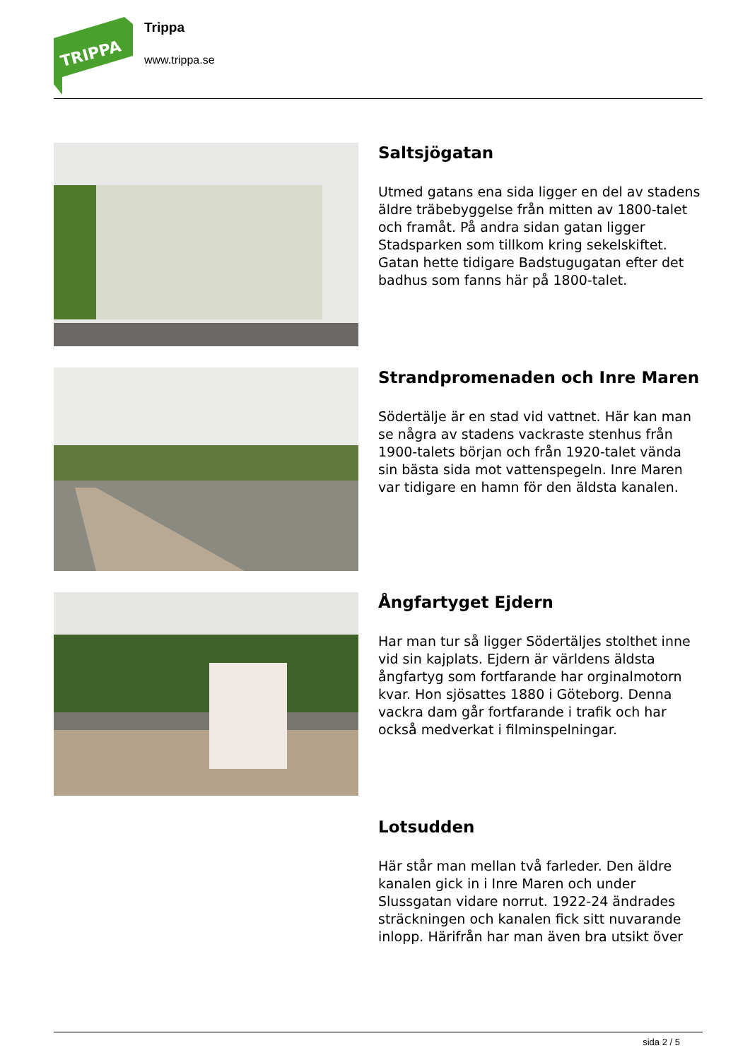TRIPPA
Trippa
www.trippa.se
Saltsjögatan
Utmed gatans ena sida ligger en del av stadens äldre träbebyggelse från mitten av 1800-talet och framåt. På andra sidan gatan ligger Stadsparken som tillkom kring sekelskiftet. Gatan hette tidigare Badstugugatan efter det badhus som fanns här på 1800-talet.
Strandpromenaden och Inre Maren
Södertälje är en stad vid vattnet. Här kan man se några av stadens vackraste stenhus från 1900-talets början och från 1920-talet vända sin bästa sida mot vattenspegeln. Inre Maren var tidigare en hamn för den äldsta kanalen.
Ångfartyget Ejdern
Har man tur så ligger Södertäljes stolthet inne vid sin kajplats. Ejdern är världens äldsta ångfartyg som fortfarande har orginalmotorn kvar. Hon sjösattes 1880 i Göteborg. Denna vackra dam går fortfarande i trafik och har också medverkat i filminspelningar.
Lotsudden
Här står man mellan två farleder. Den äldre kanalen gick in i Inre Maren och under Slussgatan vidare norrut. 1922-24 ändrades sträckningen och kanalen fick sitt nuvarande inlopp. Härifrån har man även bra utsikt över
sida 2 / 5